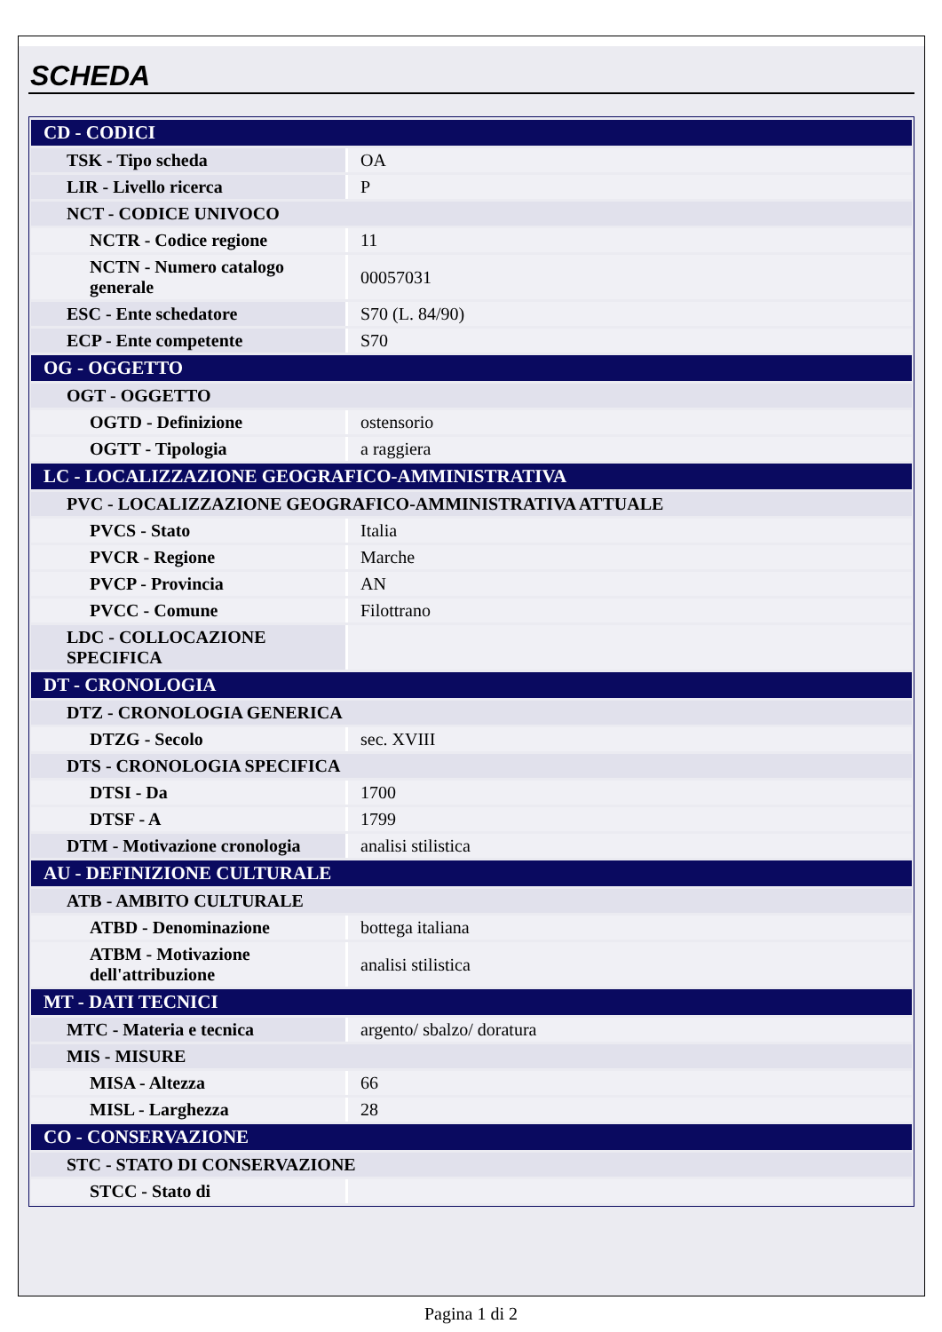SCHEDA
| CD - CODICI | |
| TSK - Tipo scheda | OA |
| LIR - Livello ricerca | P |
| NCT - CODICE UNIVOCO | |
| NCTR - Codice regione | 11 |
| NCTN - Numero catalogo generale | 00057031 |
| ESC - Ente schedatore | S70 (L. 84/90) |
| ECP - Ente competente | S70 |
| OG - OGGETTO | |
| OGT - OGGETTO | |
| OGTD - Definizione | ostensorio |
| OGTT - Tipologia | a raggiera |
| LC - LOCALIZZAZIONE GEOGRAFICO-AMMINISTRATIVA | |
| PVC - LOCALIZZAZIONE GEOGRAFICO-AMMINISTRATIVA ATTUALE | |
| PVCS - Stato | Italia |
| PVCR - Regione | Marche |
| PVCP - Provincia | AN |
| PVCC - Comune | Filottrano |
| LDC - COLLOCAZIONE SPECIFICA | |
| DT - CRONOLOGIA | |
| DTZ - CRONOLOGIA GENERICA | |
| DTZG - Secolo | sec. XVIII |
| DTS - CRONOLOGIA SPECIFICA | |
| DTSI - Da | 1700 |
| DTSF - A | 1799 |
| DTM - Motivazione cronologia | analisi stilistica |
| AU - DEFINIZIONE CULTURALE | |
| ATB - AMBITO CULTURALE | |
| ATBD - Denominazione | bottega italiana |
| ATBM - Motivazione dell'attribuzione | analisi stilistica |
| MT - DATI TECNICI | |
| MTC - Materia e tecnica | argento/ sbalzo/ doratura |
| MIS - MISURE | |
| MISA - Altezza | 66 |
| MISL - Larghezza | 28 |
| CO - CONSERVAZIONE | |
| STC - STATO DI CONSERVAZIONE | |
| STCC - Stato di | |
Pagina 1 di 2